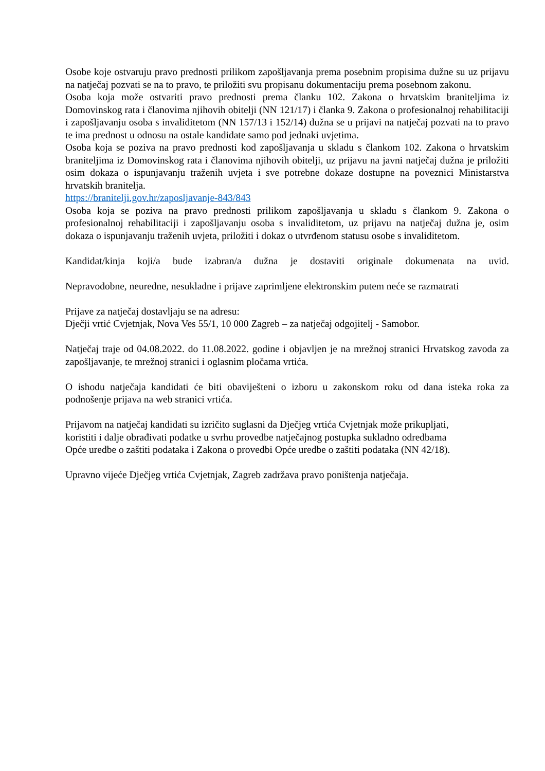Osobe koje ostvaruju pravo prednosti prilikom zapošljavanja prema posebnim propisima dužne su uz prijavu na natječaj pozvati se na to pravo, te priložiti svu propisanu dokumentaciju prema posebnom zakonu.
Osoba koja može ostvariti pravo prednosti prema članku 102. Zakona o hrvatskim braniteljima iz Domovinskog rata i članovima njihovih obitelji (NN 121/17) i članka 9. Zakona o profesionalnoj rehabilitaciji i zapošljavanju osoba s invaliditetom (NN 157/13 i 152/14) dužna se u prijavi na natječaj pozvati na to pravo te ima prednost u odnosu na ostale kandidate samo pod jednaki uvjetima.
Osoba koja se poziva na pravo prednosti kod zapošljavanja u skladu s člankom 102. Zakona o hrvatskim braniteljima iz Domovinskog rata i članovima njihovih obitelji, uz prijavu na javni natječaj dužna je priložiti osim dokaza o ispunjavanju traženih uvjeta i sve potrebne dokaze dostupne na poveznici Ministarstva hrvatskih branitelja.
https://branitelji.gov.hr/zaposljavanje-843/843
Osoba koja se poziva na pravo prednosti prilikom zapošljavanja u skladu s člankom 9. Zakona o profesionalnoj rehabilitaciji i zapošljavanju osoba s invaliditetom, uz prijavu na natječaj dužna je, osim dokaza o ispunjavanju traženih uvjeta, priložiti i dokaz o utvrđenom statusu osobe s invaliditetom.
Kandidat/kinja koji/a bude izabran/a dužna je dostaviti originale dokumenata na uvid.
Nepravodobne, neuredne, nesukladne i prijave zaprimljene elektronskim putem neće se razmatrati
Prijave za natječaj dostavljaju se na adresu:
Dječji vrtić Cvjetnjak, Nova Ves 55/1, 10 000 Zagreb – za natječaj odgojitelj - Samobor.
Natječaj traje od 04.08.2022. do 11.08.2022. godine i objavljen je na mrežnoj stranici Hrvatskog zavoda za zapošljavanje, te mrežnoj stranici i oglasnim pločama vrtića.
O ishodu natječaja kandidati će biti obaviješteni o izboru u zakonskom roku od dana isteka roka za podnošenje prijava na web stranici vrtića.
Prijavom na natječaj kandidati su izričito suglasni da Dječjeg vrtića Cvjetnjak može prikupljati,
koristiti i dalje obrađivati podatke u svrhu provedbe natječajnog postupka sukladno odredbama
Opće uredbe o zaštiti podataka i Zakona o provedbi Opće uredbe o zaštiti podataka (NN 42/18).
Upravno vijeće Dječjeg vrtića Cvjetnjak, Zagreb zadržava pravo poništenja natječaja.